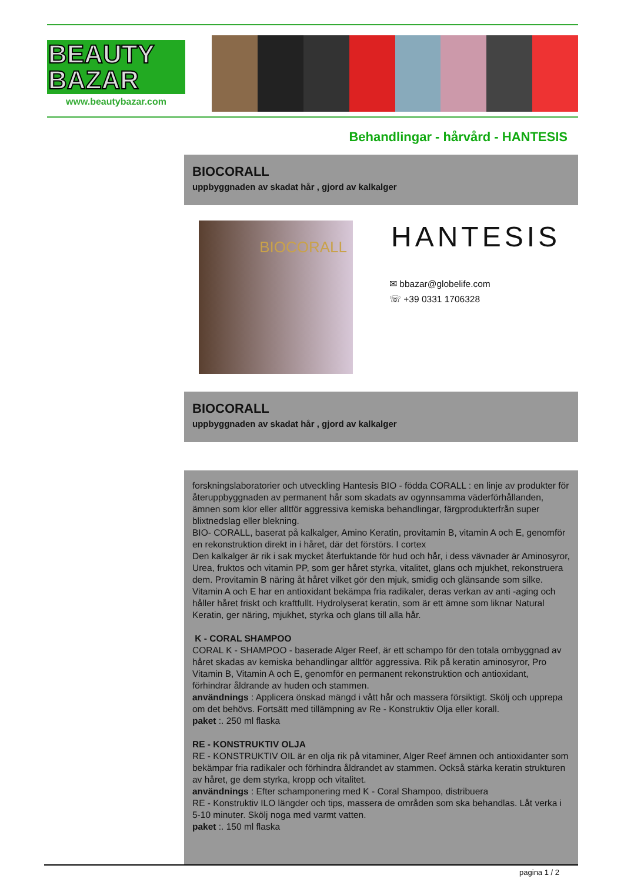BEAUTY
BAZAR
www.beautybazar.com
Behandlingar - hårvård - HANTESIS
BIOCORALL
uppbyggnaden av skadat hår , gjord av kalkalger
BIOCORALL HANTESIS
✉ bbazar@globelife.com
☏ +39 0331 1706328
BIOCORALL
uppbyggnaden av skadat hår , gjord av kalkalger
forskningslaboratorier och utveckling Hantesis BIO - födda CORALL : en linje av produkter för återuppbyggnaden av permanent hår som skadats av ogynnsamma väderförhållanden, ämnen som klor eller alltför aggressiva kemiska behandlingar, färgprodukterfrån super blixtnedslag eller blekning.
BIO- CORALL, baserat på kalkalger, Amino Keratin, provitamin B, vitamin A och E, genomför en rekonstruktion direkt in i håret, där det förstörs. I cortex
Den kalkalger är rik i sak mycket återfuktande för hud och hår, i dess vävnader är Aminosyror, Urea, fruktos och vitamin PP, som ger håret styrka, vitalitet, glans och mjukhet, rekonstruera dem. Provitamin B näring åt håret vilket gör den mjuk, smidig och glänsande som silke.
Vitamin A och E har en antioxidant bekämpa fria radikaler, deras verkan av anti -aging och håller håret friskt och kraftfullt. Hydrolyserat keratin, som är ett ämne som liknar Natural Keratin, ger näring, mjukhet, styrka och glans till alla hår.
K - CORAL SHAMPOO
CORAL K - SHAMPOO - baserade Alger Reef, är ett schampo för den totala ombyggnad av håret skadas av kemiska behandlingar alltför aggressiva. Rik på keratin aminosyror, Pro Vitamin B, Vitamin A och E, genomför en permanent rekonstruktion och antioxidant, förhindrar åldrande av huden och stammen.
användnings : Applicera önskad mängd i vått hår och massera försiktigt. Skölj och upprepa om det behövs. Fortsätt med tillämpning av Re - Konstruktiv Olja eller korall.
paket :. 250 ml flaska
RE - KONSTRUKTIV OLJA
RE - KONSTRUKTIV OIL är en olja rik på vitaminer, Alger Reef ämnen och antioxidanter som bekämpar fria radikaler och förhindra åldrandet av stammen. Också stärka keratin strukturen av håret, ge dem styrka, kropp och vitalitet.
användnings : Efter schamponering med K - Coral Shampoo, distribuera
RE - Konstruktiv ILO längder och tips, massera de områden som ska behandlas. Låt verka i 5-10 minuter. Skölj noga med varmt vatten.
paket :. 150 ml flaska
pagina 1 / 2